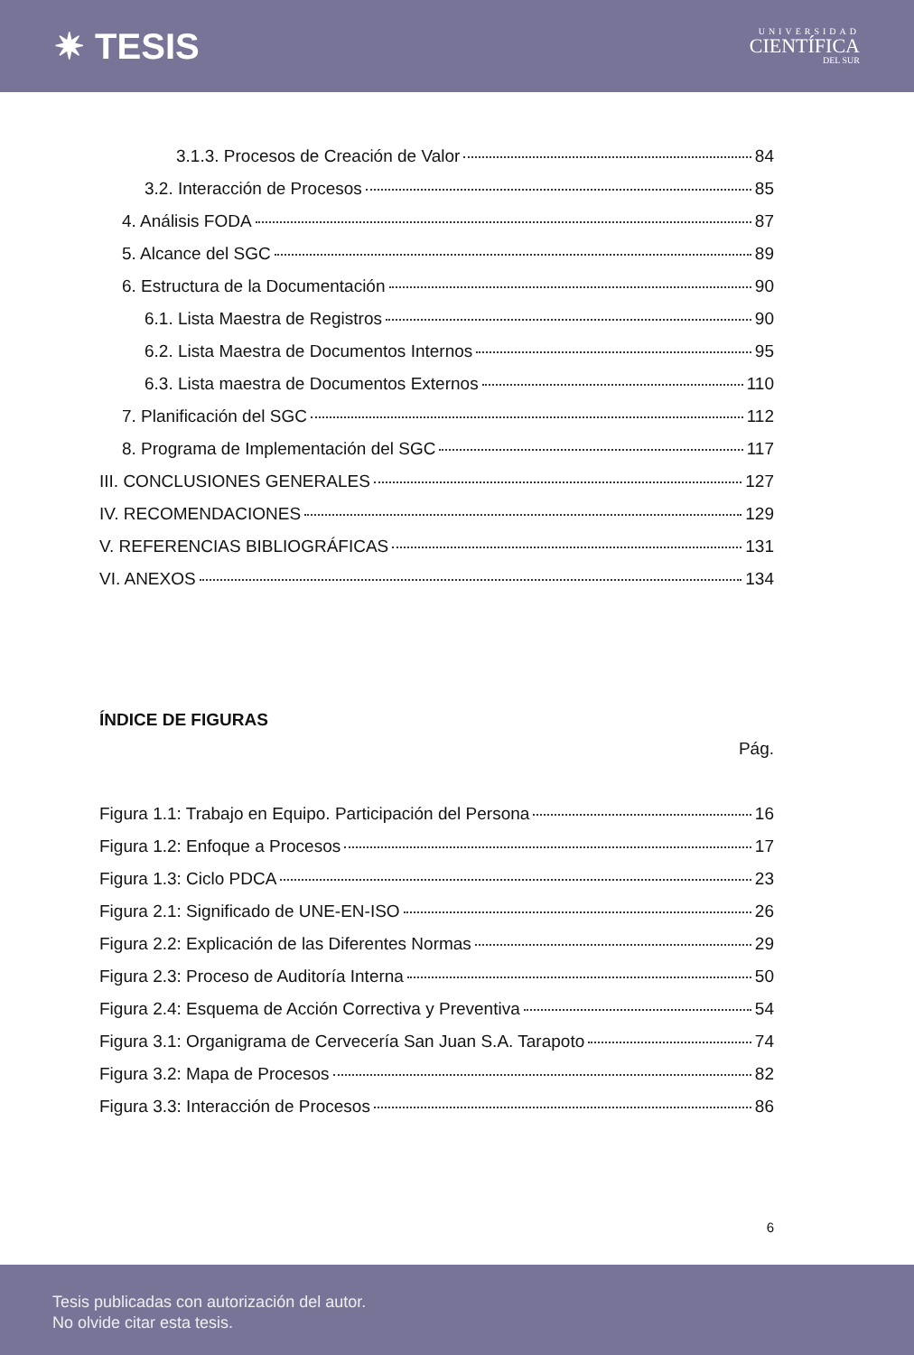✷ TESIS
UNIVERSIDAD
CIENTÍFICA
DEL SUR
3.1.3. Procesos de Creación de Valor 84
3.2. Interacción de Procesos 85
4. Análisis FODA 87
5. Alcance del SGC 89
6. Estructura de la Documentación 90
6.1. Lista Maestra de Registros 90
6.2. Lista Maestra de Documentos Internos 95
6.3. Lista maestra de Documentos Externos 110
7. Planificación del SGC 112
8. Programa de Implementación del SGC 117
III. CONCLUSIONES GENERALES 127
IV. RECOMENDACIONES 129
V. REFERENCIAS BIBLIOGRÁFICAS 131
VI. ANEXOS 134
ÍNDICE DE FIGURAS
Pág.
Figura 1.1: Trabajo en Equipo. Participación del Persona 16
Figura 1.2: Enfoque a Procesos 17
Figura 1.3: Ciclo PDCA 23
Figura 2.1: Significado de UNE-EN-ISO 26
Figura 2.2: Explicación de las Diferentes Normas 29
Figura 2.3: Proceso de Auditoría Interna 50
Figura 2.4: Esquema de Acción Correctiva y Preventiva 54
Figura 3.1: Organigrama de Cervecería San Juan S.A. Tarapoto 74
Figura 3.2: Mapa de Procesos 82
Figura 3.3: Interacción de Procesos 86
6
Tesis publicadas con autorización del autor.
No olvide citar esta tesis.